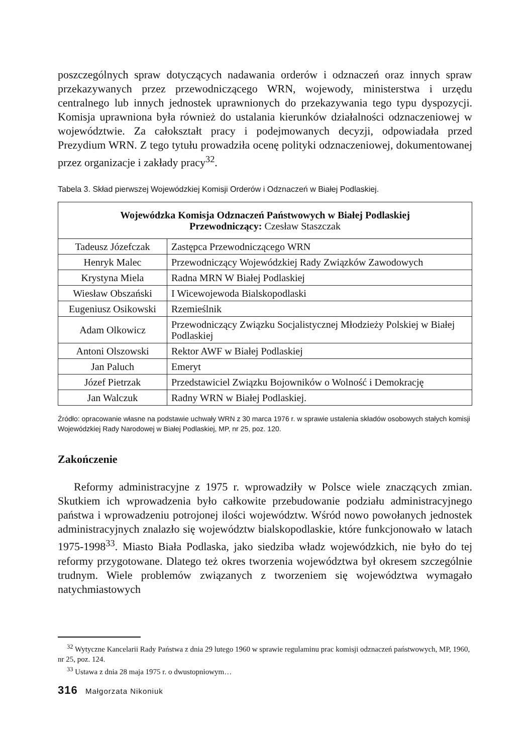poszczególnych spraw dotyczących nadawania orderów i odznaczeń oraz innych spraw przekazywanych przez przewodniczącego WRN, wojewody, ministerstwa i urzędu centralnego lub innych jednostek uprawnionych do przekazywania tego typu dyspozycji. Komisja uprawniona była również do ustalania kierunków działalności odznaczeniowej w województwie. Za całokształt pracy i podejmowanych decyzji, odpowiadała przed Prezydium WRN. Z tego tytułu prowadziła ocenę polityki odznaczeniowej, dokumentowanej przez organizacje i zakłady pracy<sup>32</sup>.
Tabela 3. Skład pierwszej Wojewódzkiej Komisji Orderów i Odznaczeń w Białej Podlaskiej.
| Wojewódzka Komisja Odznaczeń Państwowych w Białej Podlaskiej Przewodniczący: Czesław Staszczak | |
| Tadeusz Józefczak | Zastępca Przewodniczącego WRN |
| Henryk Malec | Przewodniczący Wojewódzkiej Rady Związków Zawodowych |
| Krystyna Miela | Radna MRN W Białej Podlaskiej |
| Wiesław Obszański | I Wicewojewoda Bialskopodlaski |
| Eugeniusz Osikowski | Rzemieślnik |
| Adam Olkowicz | Przewodniczący Związku Socjalistycznej Młodzieży Polskiej w Białej Podlaskiej |
| Antoni Olszowski | Rektor AWF w Białej Podlaskiej |
| Jan Paluch | Emeryt |
| Józef Pietrzak | Przedstawiciel Związku Bojowników o Wolność i Demokrację |
| Jan Walczuk | Radny WRN w Białej Podlaskiej. |
Źródło: opracowanie własne na podstawie uchwały WRN z 30 marca 1976 r. w sprawie ustalenia składów osobowych stałych komisji Wojewódzkiej Rady Narodowej w Białej Podlaskiej, MP, nr 25, poz. 120.
Zakończenie
Reformy administracyjne z 1975 r. wprowadziły w Polsce wiele znaczących zmian. Skutkiem ich wprowadzenia było całkowite przebudowanie podziału administracyjnego państwa i wprowadzeniu potrojonej ilości województw. Wśród nowo powołanych jednostek administracyjnych znalazło się województw bialskopodlaskie, które funkcjonowało w latach 1975-1998<sup>33</sup>. Miasto Biała Podlaska, jako siedziba władz wojewódzkich, nie było do tej reformy przygotowane. Dlatego też okres tworzenia województwa był okresem szczególnie trudnym. Wiele problemów związanych z tworzeniem się województwa wymagało natychmiastowych
<sup>32</sup> Wytyczne Kancelarii Rady Państwa z dnia 29 lutego 1960 w sprawie regulaminu prac komisji odznaczeń państwowych, MP, 1960, nr 25, poz. 124.
<sup>33</sup> Ustawa z dnia 28 maja 1975 r. o dwustopniowym…
316 Małgorzata Nikoniuk